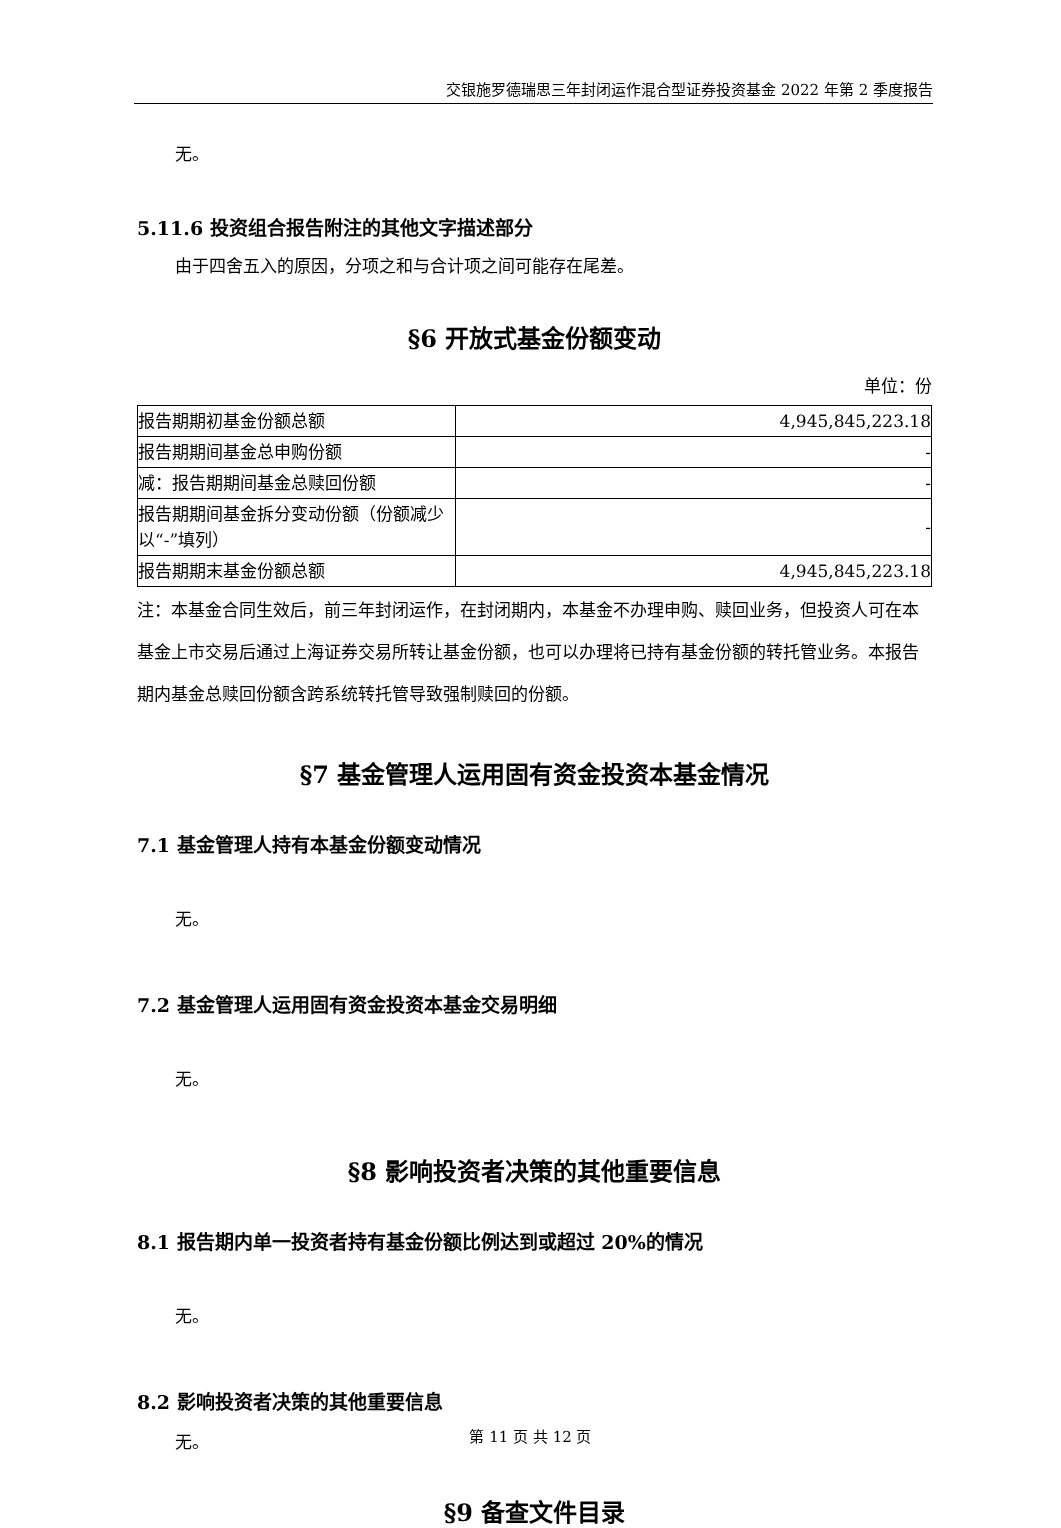交银施罗德瑞思三年封闭运作混合型证券投资基金 2022 年第 2 季度报告
无。
5.11.6 投资组合报告附注的其他文字描述部分
由于四舍五入的原因，分项之和与合计项之间可能存在尾差。
§6 开放式基金份额变动
单位：份
| 报告期期初基金份额总额 | 4,945,845,223.18 |
| 报告期期间基金总申购份额 | - |
| 减：报告期期间基金总赎回份额 | - |
| 报告期期间基金拆分变动份额（份额减少以“-”填列） | - |
| 报告期期末基金份额总额 | 4,945,845,223.18 |
注：本基金合同生效后，前三年封闭运作，在封闭期内，本基金不办理申购、赎回业务，但投资人可在本基金上市交易后通过上海证券交易所转让基金份额，也可以办理将已持有基金份额的转托管业务。本报告期内基金总赎回份额含跨系统转托管导致强制赎回的份额。
§7 基金管理人运用固有资金投资本基金情况
7.1 基金管理人持有本基金份额变动情况
无。
7.2 基金管理人运用固有资金投资本基金交易明细
无。
§8 影响投资者决策的其他重要信息
8.1 报告期内单一投资者持有基金份额比例达到或超过 20%的情况
无。
8.2 影响投资者决策的其他重要信息
无。
§9 备查文件目录
第 11 页 共 12 页